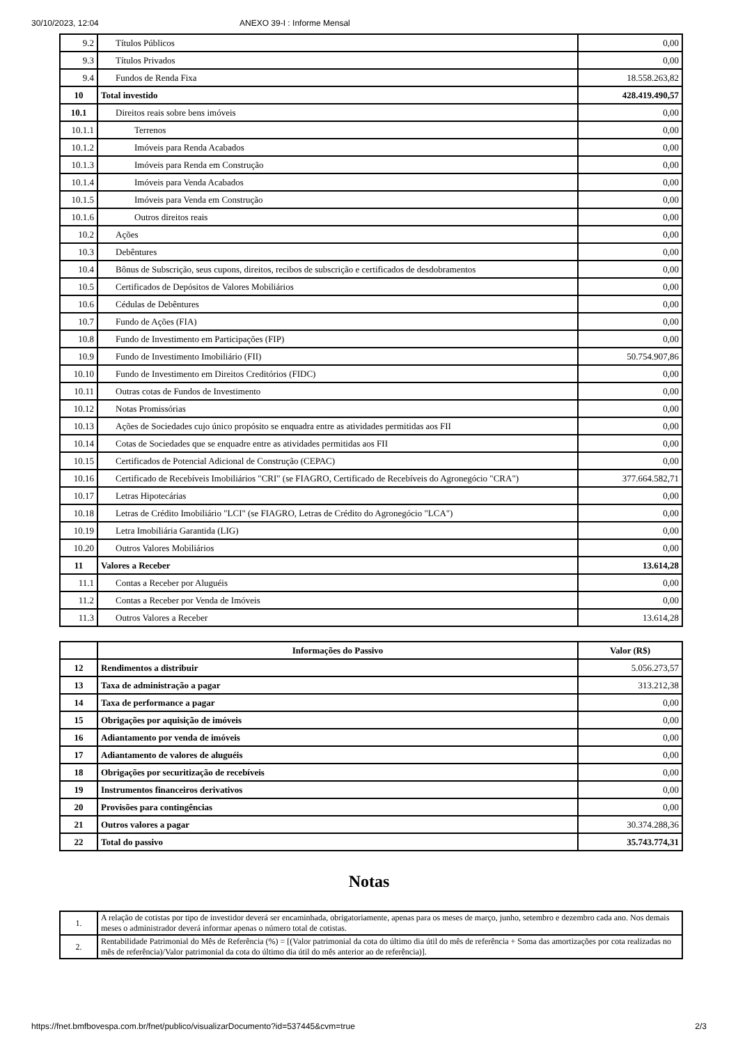30/10/2023, 12:04 ANEXO 39-I : Informe Mensal
| 9.2 | Títulos Públicos | 0,00 |
| 9.3 | Títulos Privados | 0,00 |
| 9.4 | Fundos de Renda Fixa | 18.558.263,82 |
| 10 | Total investido | 428.419.490,57 |
| 10.1 | Direitos reais sobre bens imóveis | 0,00 |
| 10.1.1 | Terrenos | 0,00 |
| 10.1.2 | Imóveis para Renda Acabados | 0,00 |
| 10.1.3 | Imóveis para Renda em Construção | 0,00 |
| 10.1.4 | Imóveis para Venda Acabados | 0,00 |
| 10.1.5 | Imóveis para Venda em Construção | 0,00 |
| 10.1.6 | Outros direitos reais | 0,00 |
| 10.2 | Ações | 0,00 |
| 10.3 | Debêntures | 0,00 |
| 10.4 | Bônus de Subscrição, seus cupons, direitos, recibos de subscrição e certificados de desdobramentos | 0,00 |
| 10.5 | Certificados de Depósitos de Valores Mobiliários | 0,00 |
| 10.6 | Cédulas de Debêntures | 0,00 |
| 10.7 | Fundo de Ações (FIA) | 0,00 |
| 10.8 | Fundo de Investimento em Participações (FIP) | 0,00 |
| 10.9 | Fundo de Investimento Imobiliário (FII) | 50.754.907,86 |
| 10.10 | Fundo de Investimento em Direitos Creditórios (FIDC) | 0,00 |
| 10.11 | Outras cotas de Fundos de Investimento | 0,00 |
| 10.12 | Notas Promissórias | 0,00 |
| 10.13 | Ações de Sociedades cujo único propósito se enquadra entre as atividades permitidas aos FII | 0,00 |
| 10.14 | Cotas de Sociedades que se enquadre entre as atividades permitidas aos FII | 0,00 |
| 10.15 | Certificados de Potencial Adicional de Construção (CEPAC) | 0,00 |
| 10.16 | Certificado de Recebíveis Imobiliários "CRI" (se FIAGRO, Certificado de Recebíveis do Agronegócio "CRA") | 377.664.582,71 |
| 10.17 | Letras Hipotecárias | 0,00 |
| 10.18 | Letras de Crédito Imobiliário "LCI" (se FIAGRO, Letras de Crédito do Agronegócio "LCA") | 0,00 |
| 10.19 | Letra Imobiliária Garantida (LIG) | 0,00 |
| 10.20 | Outros Valores Mobiliários | 0,00 |
| 11 | Valores a Receber | 13.614,28 |
| 11.1 | Contas a Receber por Aluguéis | 0,00 |
| 11.2 | Contas a Receber por Venda de Imóveis | 0,00 |
| 11.3 | Outros Valores a Receber | 13.614,28 |
| | Informações do Passivo | Valor (R$) |
| --- | --- | --- |
| 12 | Rendimentos a distribuir | 5.056.273,57 |
| 13 | Taxa de administração a pagar | 313.212,38 |
| 14 | Taxa de performance a pagar | 0,00 |
| 15 | Obrigações por aquisição de imóveis | 0,00 |
| 16 | Adiantamento por venda de imóveis | 0,00 |
| 17 | Adiantamento de valores de aluguéis | 0,00 |
| 18 | Obrigações por securitização de recebíveis | 0,00 |
| 19 | Instrumentos financeiros derivativos | 0,00 |
| 20 | Provisões para contingências | 0,00 |
| 21 | Outros valores a pagar | 30.374.288,36 |
| 22 | Total do passivo | 35.743.774,31 |
Notas
| 1. | A relação de cotistas por tipo de investidor deverá ser encaminhada, obrigatoriamente, apenas para os meses de março, junho, setembro e dezembro cada ano. Nos demais meses o administrador deverá informar apenas o número total de cotistas. |
| 2. | Rentabilidade Patrimonial do Mês de Referência (%) = [(Valor patrimonial da cota do último dia útil do mês de referência + Soma das amortizações por cota realizadas no mês de referência)/Valor patrimonial da cota do último dia útil do mês anterior ao de referência)]. |
https://fnet.bmfbovespa.com.br/fnet/publico/visualizarDocumento?id=537445&cvm=true 2/3